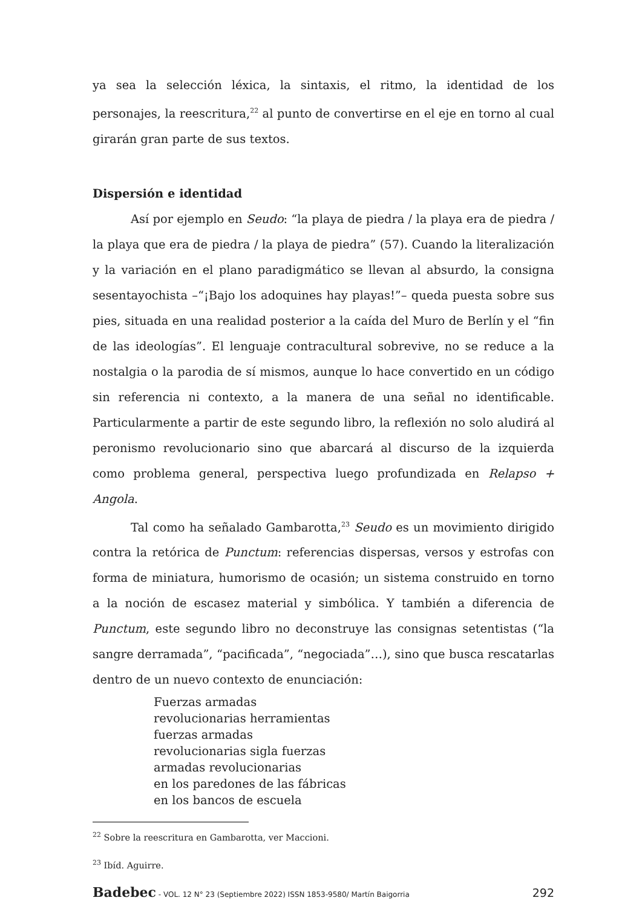ya sea la selección léxica, la sintaxis, el ritmo, la identidad de los personajes, la reescritura,<sup>22</sup> al punto de convertirse en el eje en torno al cual girarán gran parte de sus textos.
Dispersión e identidad
Así por ejemplo en Seudo: “la playa de piedra / la playa era de piedra / la playa que era de piedra / la playa de piedra” (57). Cuando la literalización y la variación en el plano paradigmático se llevan al absurdo, la consigna sesentayochista –“¡Bajo los adoquines hay playas!”– queda puesta sobre sus pies, situada en una realidad posterior a la caída del Muro de Berlín y el “fin de las ideologías”. El lenguaje contracultural sobrevive, no se reduce a la nostalgia o la parodia de sí mismos, aunque lo hace convertido en un código sin referencia ni contexto, a la manera de una señal no identificable. Particularmente a partir de este segundo libro, la reflexión no solo aludirá al peronismo revolucionario sino que abarcará al discurso de la izquierda como problema general, perspectiva luego profundizada en Relapso + Angola.
Tal como ha señalado Gambarotta,<sup>23</sup> Seudo es un movimiento dirigido contra la retórica de Punctum: referencias dispersas, versos y estrofas con forma de miniatura, humorismo de ocasión; un sistema construido en torno a la noción de escasez material y simbólica. Y también a diferencia de Punctum, este segundo libro no deconstruye las consignas setentistas (“la sangre derramada”, “pacificada”, “negociada”…), sino que busca rescatarlas dentro de un nuevo contexto de enunciación:
Fuerzas armadas
revolucionarias herramientas
fuerzas armadas
revolucionarias sigla fuerzas
armadas revolucionarias
en los paredones de las fábricas
en los bancos de escuela
<sup>22</sup> Sobre la reescritura en Gambarotta, ver Maccioni.
<sup>23</sup> Ibíd. Aguirre.
Badebec - VOL. 12 N° 23 (Septiembre 2022) ISSN 1853-9580/ Martín Baigorria 292